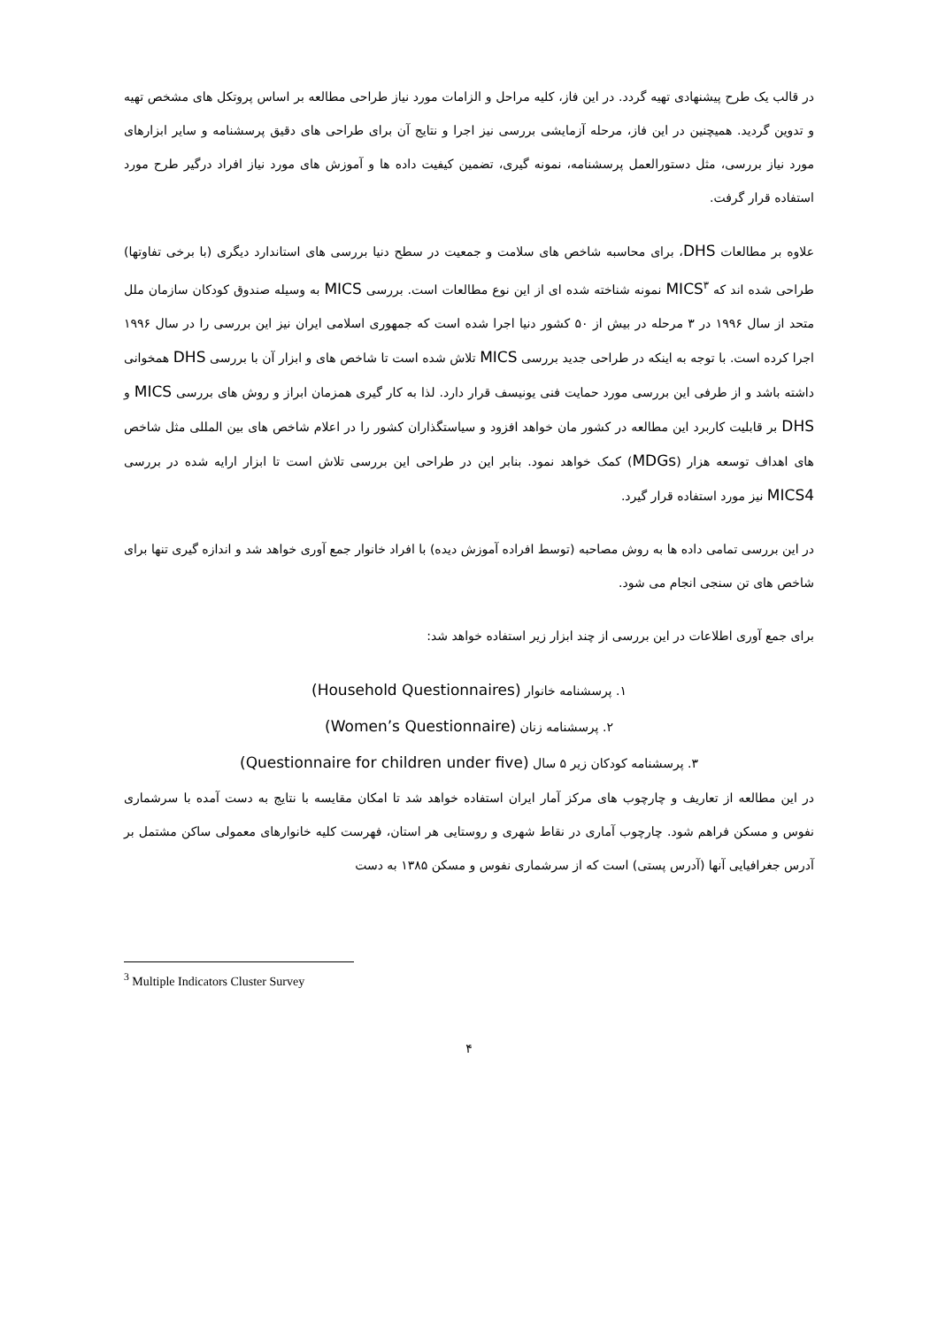در قالب یک طرح پیشنهادی تهیه گردد. در این فاز، کلیه مراحل و الزامات مورد نیاز طراحی مطالعه بر اساس پروتکل های مشخص تهیه و تدوین گردید. همیچنین در این فاز، مرحله آزمایشی بررسی نیز اجرا و نتایج آن برای طراحی های دقیق پرسشنامه و سایر ابزارهای مورد نیاز بررسی، مثل دستورالعمل پرسشنامه، نمونه گیری، تضمین کیفیت داده ها و آموزش های مورد نیاز افراد درگیر طرح مورد استفاده قرار گرفت.
علاوه بر مطالعات DHS، برای محاسبه شاخص های سلامت و جمعیت در سطح دنیا بررسی های استاندارد دیگری (با برخی تفاوتها) طراحی شده اند که MICS<sup>۳</sup> نمونه شناخته شده ای از این نوع مطالعات است. بررسی MICS به وسیله صندوق کودکان سازمان ملل متحد از سال ۱۹۹۶ در ۳ مرحله در بیش از ۵۰ کشور دنیا اجرا شده است که جمهوری اسلامی ایران نیز این بررسی را در سال ۱۹۹۶ اجرا کرده است. با توجه به اینکه در طراحی جدید بررسی MICS تلاش شده است تا شاخص های و ابزار آن با بررسی DHS همخوانی داشته باشد و از طرفی این بررسی مورد حمایت فنی یونیسف قرار دارد. لذا به کار گیری همزمان ابراز و روش های بررسی MICS و DHS بر قابلیت کاربرد این مطالعه در کشور مان خواهد افزود و سیاستگذاران کشور را در اعلام شاخص های بین المللی مثل شاخص های اهداف توسعه هزار (MDGs) کمک خواهد نمود. بنابر این در طراحی این بررسی تلاش است تا ابزار ارایه شده در بررسی MICS4 نیز مورد استفاده قرار گیرد.
در این بررسی تمامی داده ها به روش مصاحبه (توسط افراده آموزش دیده) با افراد خانوار جمع آوری خواهد شد و اندازه گیری تنها برای شاخص های تن سنجی انجام می شود.
برای جمع آوری اطلاعات در این بررسی از چند ابزار زیر استفاده خواهد شد:
۱. پرسشنامه خانوار (Household Questionnaires)
۲. پرسشنامه زنان (Women’s Questionnaire)
۳. پرسشنامه کودکان زیر ۵ سال (Questionnaire for children under five)
در این مطالعه از تعاریف و چارچوب های مرکز آمار ایران استفاده خواهد شد تا امکان مقایسه با نتایج به دست آمده با سرشماری نفوس و مسکن فراهم شود. چارچوب آماری در نقاط شهری و روستایی هر استان، فهرست کلیه خانوارهای معمولی ساکن مشتمل بر آدرس جغرافیایی آنها (آدرس پستی) است که از سرشماری نفوس و مسکن ۱۳۸۵ به دست
<sup>3</sup> Multiple Indicators Cluster Survey
۴